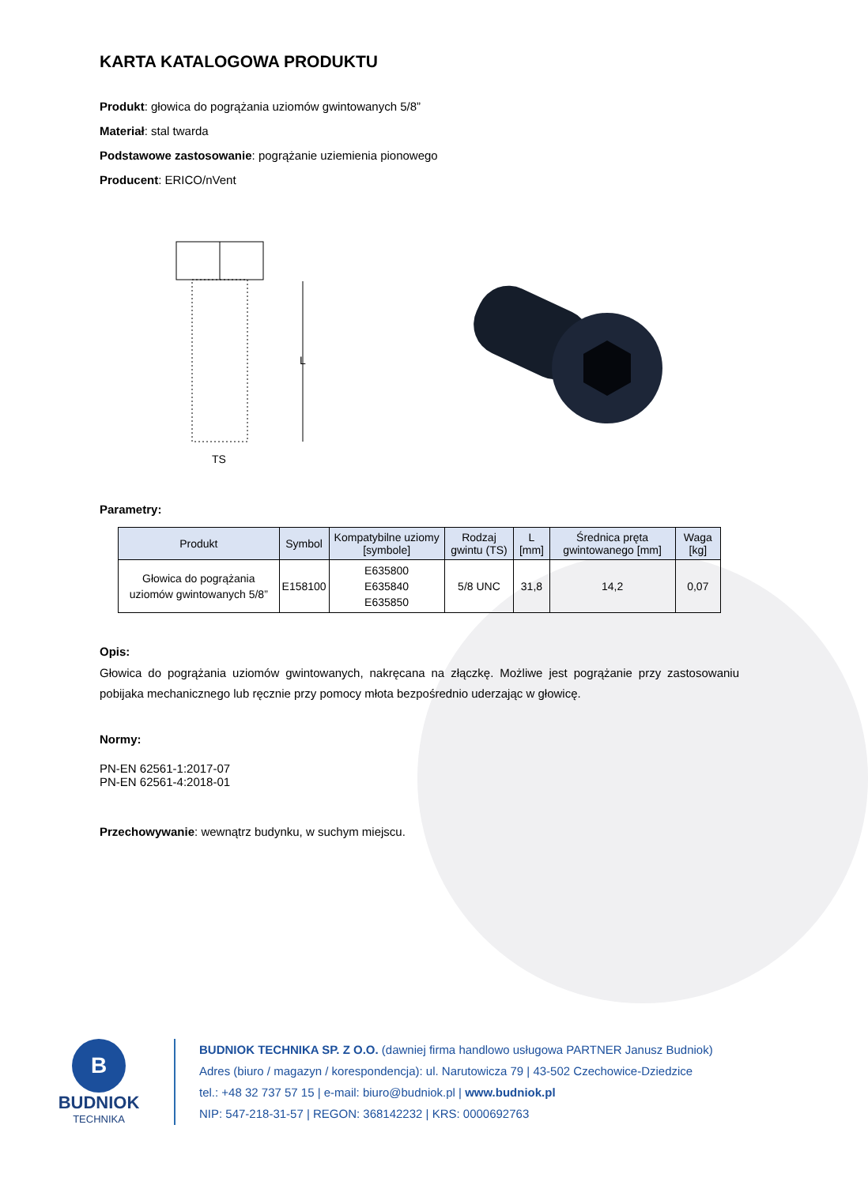KARTA KATALOGOWA PRODUKTU
Produkt: głowica do pogrążania uziomów gwintowanych 5/8”
Materiał: stal twarda
Podstawowe zastosowanie: pogrążanie uziemienia pionowego
Producent: ERICO/nVent
L
TS
Parametry:
| Produkt | Symbol | Kompatybilne uziomy [symbole] | Rodzaj gwintu (TS) | L [mm] | Średnica pręta gwintowanego [mm] | Waga [kg] |
| --- | --- | --- | --- | --- | --- | --- |
| Głowica do pogrążania uziomów gwintowanych 5/8” | E158100 | E635800 E635840 E635850 | 5/8 UNC | 31,8 | 14,2 | 0,07 |
Opis:
Głowica do pogrążania uziomów gwintowanych, nakręcana na złączkę. Możliwe jest pogrążanie przy zastosowaniu pobijaka mechanicznego lub ręcznie przy pomocy młota bezpośrednio uderzając w głowicę.
Normy:
PN-EN 62561-1:2017-07
PN-EN 62561-4:2018-01
Przechowywanie: wewnątrz budynku, w suchym miejscu.
B
BUDNIOK
TECHNIKA
BUDNIOK TECHNIKA SP. Z O.O. (dawniej firma handlowo usługowa PARTNER Janusz Budniok)
Adres (biuro / magazyn / korespondencja): ul. Narutowicza 79 | 43-502 Czechowice-Dziedzice
tel.: +48 32 737 57 15 | e-mail: biuro@budniok.pl | www.budniok.pl
NIP: 547-218-31-57 | REGON: 368142232 | KRS: 0000692763